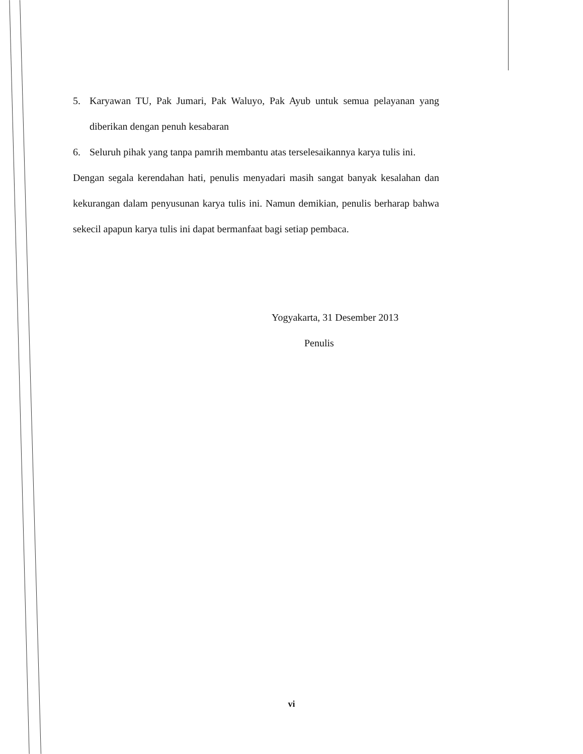5. Karyawan TU, Pak Jumari, Pak Waluyo, Pak Ayub untuk semua pelayanan yang diberikan dengan penuh kesabaran
6. Seluruh pihak yang tanpa pamrih membantu atas terselesaikannya karya tulis ini.
Dengan segala kerendahan hati, penulis menyadari masih sangat banyak kesalahan dan kekurangan dalam penyusunan karya tulis ini. Namun demikian, penulis berharap bahwa sekecil apapun karya tulis ini dapat bermanfaat bagi setiap pembaca.
Yogyakarta, 31 Desember 2013
Penulis
vi